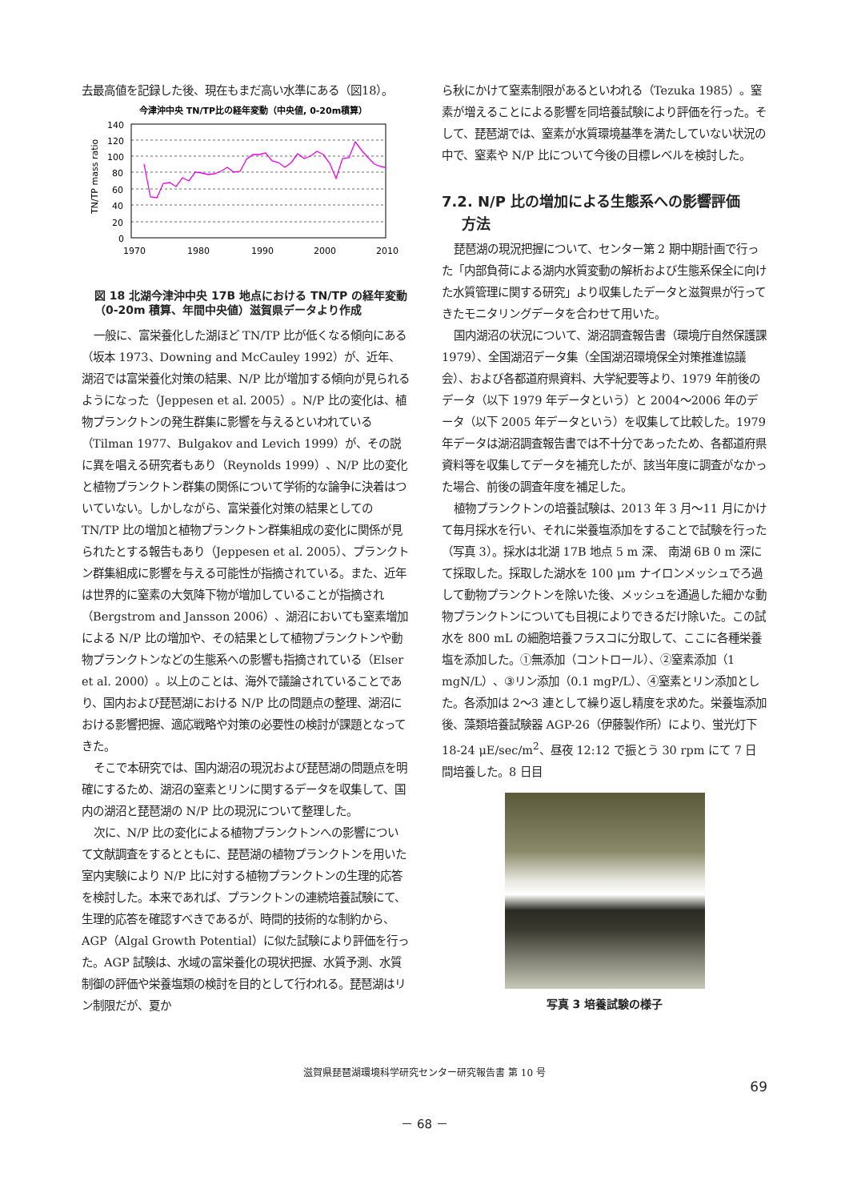去最高値を記録した後、現在もまだ高い水準にある（図18）。
今津沖中央 TN/TP比の経年変動（中央値, 0-20m積算）
140
120
100
80
60
40
20
0
1970
1980
1990
2000
2010
TN/TP mass ratio
図 18 北湖今津沖中央 17B 地点における TN/TP の経年変動（0-20m 積算、年間中央値）滋賀県データより作成
一般に、富栄養化した湖ほど TN/TP 比が低くなる傾向にある（坂本 1973、Downing and McCauley 1992）が、近年、湖沼では富栄養化対策の結果、N/P 比が増加する傾向が見られるようになった（Jeppesen et al. 2005）。N/P 比の変化は、植物プランクトンの発生群集に影響を与えるといわれている（Tilman 1977、Bulgakov and Levich 1999）が、その説に異を唱える研究者もあり（Reynolds 1999）、N/P 比の変化と植物プランクトン群集の関係について学術的な論争に決着はついていない。しかしながら、富栄養化対策の結果としての TN/TP 比の増加と植物プランクトン群集組成の変化に関係が見られたとする報告もあり（Jeppesen et al. 2005）、プランクトン群集組成に影響を与える可能性が指摘されている。また、近年は世界的に窒素の大気降下物が増加していることが指摘され（Bergstrom and Jansson 2006）、湖沼においても窒素増加による N/P 比の増加や、その結果として植物プランクトンや動物プランクトンなどの生態系への影響も指摘されている（Elser et al. 2000）。以上のことは、海外で議論されていることであり、国内および琵琶湖における N/P 比の問題点の整理、湖沼における影響把握、適応戦略や対策の必要性の検討が課題となってきた。
そこで本研究では、国内湖沼の現況および琵琶湖の問題点を明確にするため、湖沼の窒素とリンに関するデータを収集して、国内の湖沼と琵琶湖の N/P 比の現況について整理した。
次に、N/P 比の変化による植物プランクトンへの影響について文献調査をするとともに、琵琶湖の植物プランクトンを用いた室内実験により N/P 比に対する植物プランクトンの生理的応答を検討した。本来であれば、プランクトンの連続培養試験にて、生理的応答を確認すべきであるが、時間的技術的な制約から、AGP（Algal Growth Potential）に似た試験により評価を行った。AGP 試験は、水域の富栄養化の現状把握、水質予測、水質制御の評価や栄養塩類の検討を目的として行われる。琵琶湖はリン制限だが、夏か
ら秋にかけて窒素制限があるといわれる（Tezuka 1985）。窒素が増えることによる影響を同培養試験により評価を行った。そして、琵琶湖では、窒素が水質環境基準を満たしていない状況の中で、窒素や N/P 比について今後の目標レベルを検討した。
7.2. N/P 比の増加による生態系への影響評価
方法
琵琶湖の現況把握について、センター第 2 期中期計画で行った「内部負荷による湖内水質変動の解析および生態系保全に向けた水質管理に関する研究」より収集したデータと滋賀県が行ってきたモニタリングデータを合わせて用いた。
国内湖沼の状況について、湖沼調査報告書（環境庁自然保護課 1979）、全国湖沼データ集（全国湖沼環境保全対策推進協議会）、および各都道府県資料、大学紀要等より、1979 年前後のデータ（以下 1979 年データという）と 2004～2006 年のデータ（以下 2005 年データという）を収集して比較した。1979 年データは湖沼調査報告書では不十分であったため、各都道府県資料等を収集してデータを補充したが、該当年度に調査がなかった場合、前後の調査年度を補足した。
植物プランクトンの培養試験は、2013 年 3 月～11 月にかけて毎月採水を行い、それに栄養塩添加をすることで試験を行った（写真 3）。採水は北湖 17B 地点 5 m 深、 南湖 6B 0 m 深にて採取した。採取した湖水を 100 μm ナイロンメッシュでろ過して動物プランクトンを除いた後、メッシュを通過した細かな動物プランクトンについても目視によりできるだけ除いた。この試水を 800 mL の細胞培養フラスコに分取して、ここに各種栄養塩を添加した。①無添加（コントロール）、②窒素添加（1 mgN/L）、③リン添加（0.1 mgP/L）、④窒素とリン添加とした。各添加は 2～3 連として繰り返し精度を求めた。栄養塩添加後、藻類培養試験器 AGP-26（伊藤製作所）により、蛍光灯下 18-24 μE/sec/m<sup>2</sup>、昼夜 12:12 で振とう 30 rpm にて 7 日間培養した。8 日目
写真 3 培養試験の様子
滋賀県琵琶湖環境科学研究センター研究報告書 第 10 号
69
－ 68 －